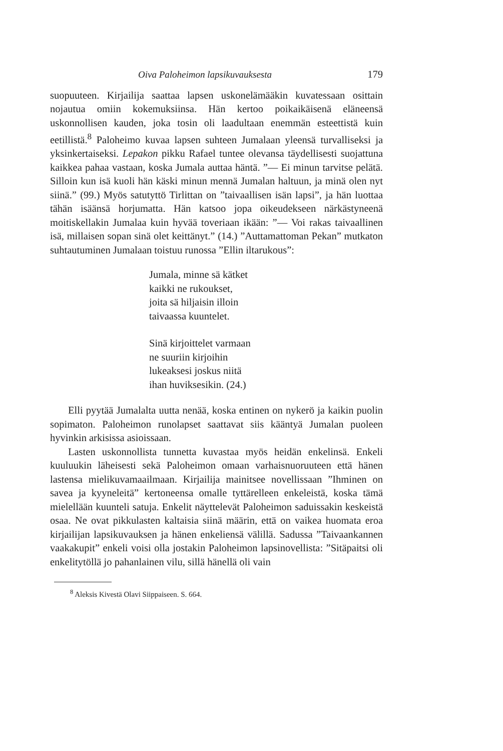Oiva Paloheimon lapsikuvauksesta 179
suopuuteen. Kirjailija saattaa lapsen uskonelämääkin kuvatessaan osittain nojautua omiin kokemuksiinsa. Hän kertoo poikaikäisenä eläneensä uskonnollisen kauden, joka tosin oli laadultaan enemmän esteettistä kuin eetillistä.<sup>8</sup> Paloheimo kuvaa lapsen suhteen Jumalaan yleensä turvalliseksi ja yksinkertaiseksi. Lepakon pikku Rafael tuntee olevansa täydellisesti suojattuna kaikkea pahaa vastaan, koska Jumala auttaa häntä. ”— Ei minun tarvitse pelätä. Silloin kun isä kuoli hän käski minun mennä Jumalan haltuun, ja minä olen nyt siinä.” (99.) Myös satutyttö Tirlittan on ”taivaallisen isän lapsi”, ja hän luottaa tähän isäänsä horjumatta. Hän katsoo jopa oikeudekseen närkästyneenä moitiskellakin Jumalaa kuin hyvää toveriaan ikään: ”— Voi rakas taivaallinen isä, millaisen sopan sinä olet keittänyt.” (14.) ”Auttamattoman Pekan” mutkaton suhtautuminen Jumalaan toistuu runossa ”Ellin iltarukous”:
Jumala, minne sä kätket
kaikki ne rukoukset,
joita sä hiljaisin illoin
taivaassa kuuntelet.
Sinä kirjoittelet varmaan
ne suuriin kirjoihin
lukeaksesi joskus niitä
ihan huviksesikin. (24.)
Elli pyytää Jumalalta uutta nenää, koska entinen on nykerö ja kaikin puolin sopimaton. Paloheimon runolapset saattavat siis kääntyä Jumalan puoleen hyvinkin arkisissa asioissaan.
Lasten uskonnollista tunnetta kuvastaa myös heidän enkelinsä. Enkeli kuuluukin läheisesti sekä Paloheimon omaan varhaisnuoruuteen että hänen lastensa mielikuvamaailmaan. Kirjailija mainitsee novellissaan ”Ihminen on savea ja kyyneleitä” kertoneensa omalle tyttärelleen enkeleistä, koska tämä mielellään kuunteli satuja. Enkelit näyttelevät Paloheimon saduissakin keskeistä osaa. Ne ovat pikkulasten kaltaisia siinä määrin, että on vaikea huomata eroa kirjailijan lapsikuvauksen ja hänen enkeliensä välillä. Sadussa ”Taivaankannen vaakakupit” enkeli voisi olla jostakin Paloheimon lapsinovellista: ”Sitäpaitsi oli enkelitytöllä jo pahanlainen vilu, sillä hänellä oli vain
<sup>8</sup> Aleksis Kivestä Olavi Siippaiseen. S. 664.